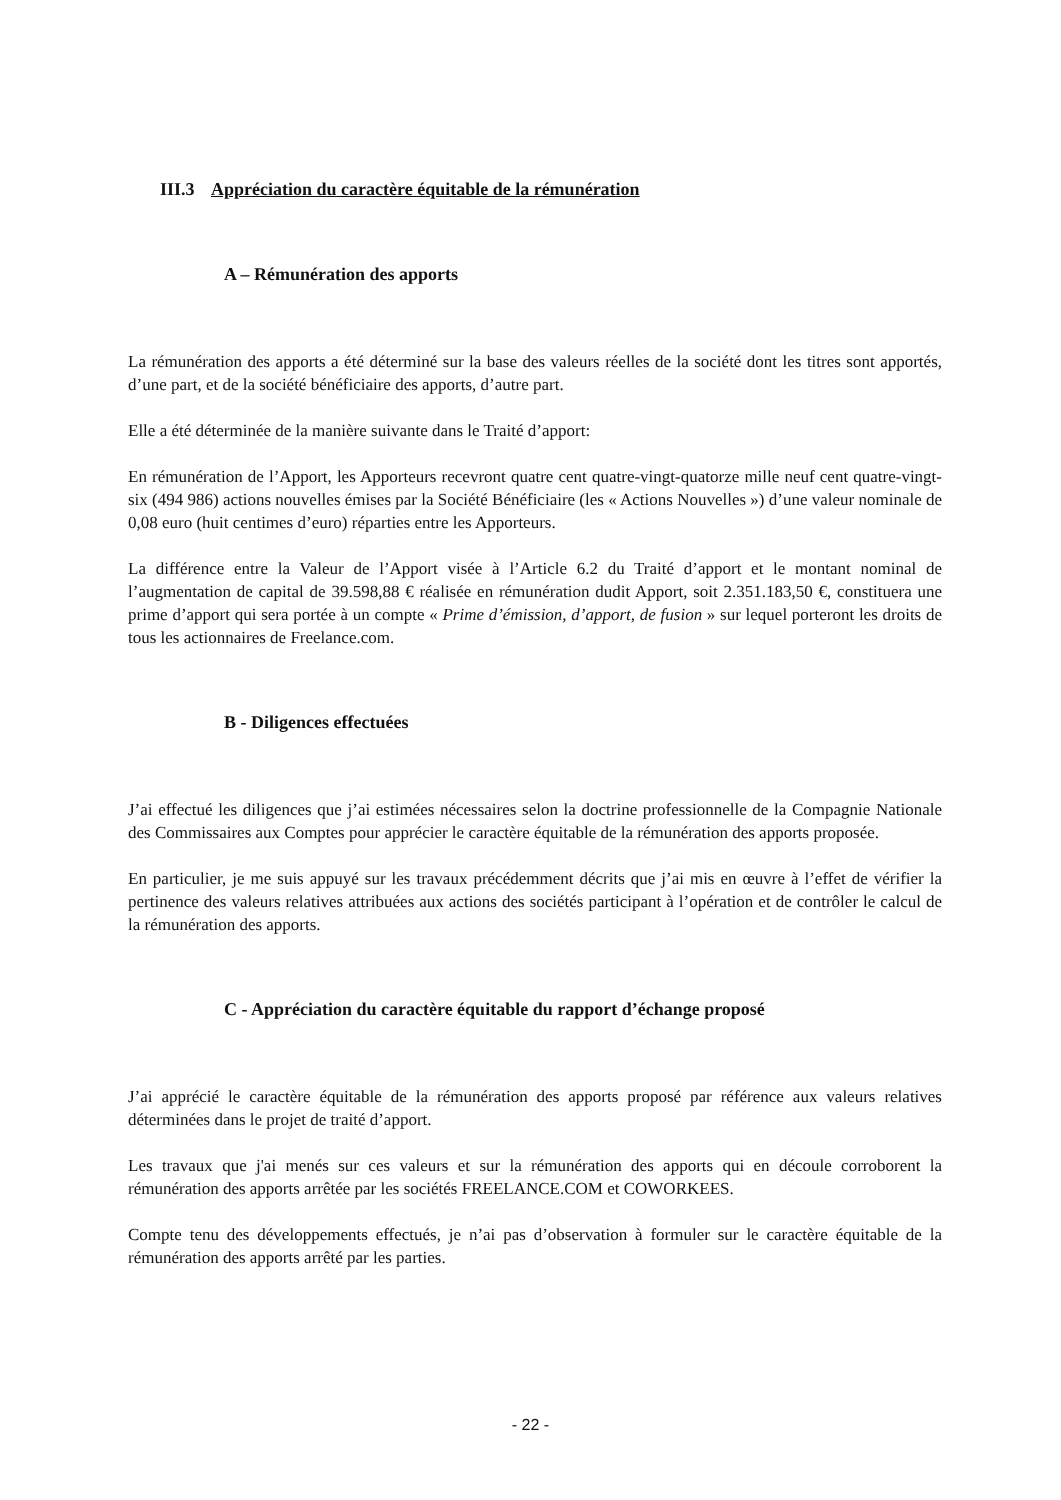III.3 Appréciation du caractère équitable de la rémunération
A – Rémunération des apports
La rémunération des apports a été déterminé sur la base des valeurs réelles de la société dont les titres sont apportés, d’une part, et de la société bénéficiaire des apports, d’autre part.
Elle a été déterminée de la manière suivante dans le Traité d’apport:
En rémunération de l’Apport, les Apporteurs recevront quatre cent quatre-vingt-quatorze mille neuf cent quatre-vingt-six (494 986) actions nouvelles émises par la Société Bénéficiaire (les « Actions Nouvelles ») d’une valeur nominale de 0,08 euro (huit centimes d’euro) réparties entre les Apporteurs.
La différence entre la Valeur de l’Apport visée à l’Article 6.2 du Traité d’apport et le montant nominal de l’augmentation de capital de 39.598,88 € réalisée en rémunération dudit Apport, soit 2.351.183,50 €, constituera une prime d’apport qui sera portée à un compte « Prime d’émission, d’apport, de fusion » sur lequel porteront les droits de tous les actionnaires de Freelance.com.
B - Diligences effectuées
J’ai effectué les diligences que j’ai estimées nécessaires selon la doctrine professionnelle de la Compagnie Nationale des Commissaires aux Comptes pour apprécier le caractère équitable de la rémunération des apports proposée.
En particulier, je me suis appuyé sur les travaux précédemment décrits que j’ai mis en œuvre à l’effet de vérifier la pertinence des valeurs relatives attribuées aux actions des sociétés participant à l’opération et de contrôler le calcul de la rémunération des apports.
C - Appréciation du caractère équitable du rapport d’échange proposé
J’ai apprécié le caractère équitable de la rémunération des apports proposé par référence aux valeurs relatives déterminées dans le projet de traité d’apport.
Les travaux que j'ai menés sur ces valeurs et sur la rémunération des apports qui en découle corroborent la rémunération des apports arrêtée par les sociétés FREELANCE.COM et COWORKEES.
Compte tenu des développements effectués, je n’ai pas d’observation à formuler sur le caractère équitable de la rémunération des apports arrêté par les parties.
- 22 -